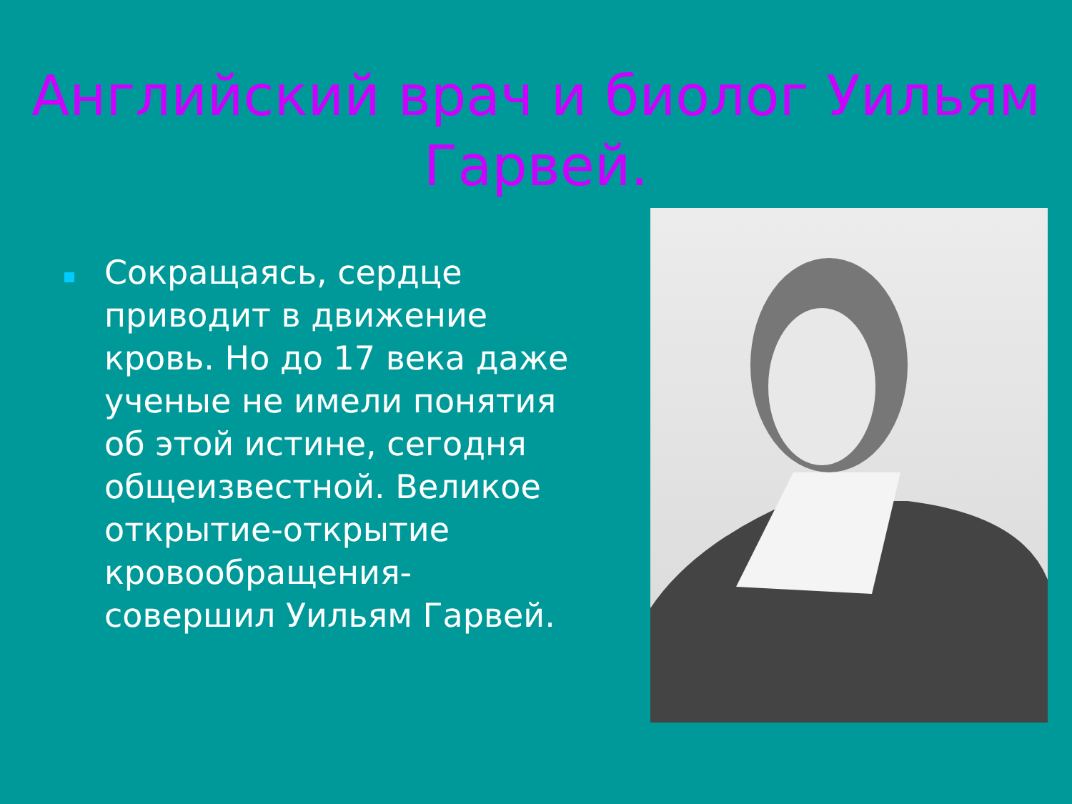Английский врач и биолог Уильям Гарвей.
Сокращаясь, сердце приводит в движение кровь. Но до 17 века даже ученые не имели понятия об этой истине, сегодня общеизвестной. Великое открытие-открытие кровообращения-совершил Уильям Гарвей.